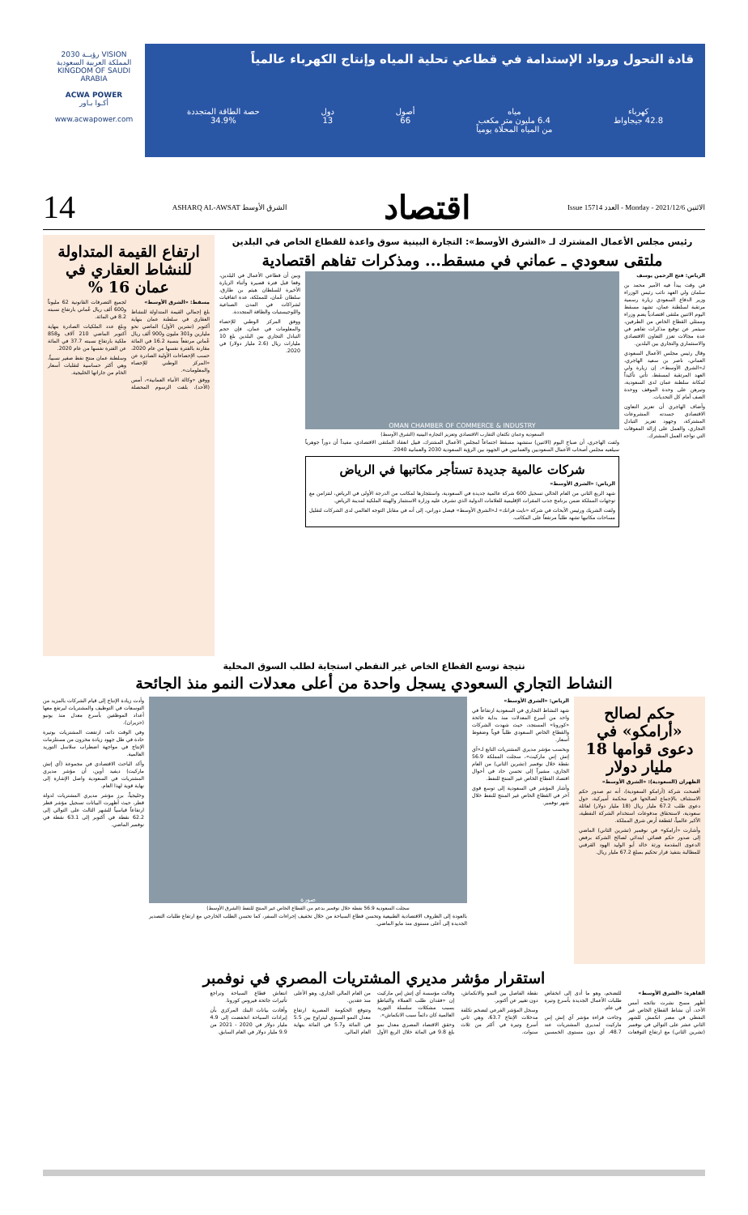قادة التحول ورواد الإستدامة في قطاعي تحلية المياه وإنتاج الكهرباء عالمياً
كهرباء
42.8 جيجاواط
مياه
6.4 مليون متر مكعب
من المياه المحلاة يومياً
أصول
66
دول
13
حصة الطاقة المتجددة
34.9%
VISION رؤيــة 2030
المملكة العربية السعودية
KINGDOM OF SAUDI ARABIA
ACWA POWER
أكـوا بـاور
www.acwapower.com
الاثنين 2021/12/6 - Monday - العدد 15714 Issue
اقتصاد
الشرق الأوسط ASHARQ AL-AWSAT
14
رئيس مجلس الأعمال المشترك لـ «الشرق الأوسط»: التجارة البينية سوق واعدة للقطاع الخاص في البلدين
ملتقى سعودي ـ عماني في مسقط... ومذكرات تفاهم اقتصادية
الرياض: فتح الرحمن يوسف
في وقت يبدأ فيه الأمير محمد بن سلمان ولي العهد نائب رئيس الوزراء وزير الدفاع السعودي زيارة رسمية مرتقبة لسلطنة عمان، تشهد مسقط اليوم الاثنين ملتقى اقتصادياً يضم وزراء وممثلي القطاع الخاص من الطرفين، سيثمر عن توقيع مذكرات تفاهم في عدة مجالات تعزز التعاون الاقتصادي والاستثماري والتجاري بين البلدين.
وقال رئيس مجلس الأعمال السعودي العماني، ناصر بن سعيد الهاجري، لـ«الشرق الأوسط»، إن زيارة ولي العهد المرتقبة لمسقط، تأتي تأكيداً لمكانة سلطنة عمان لدى السعودية، وتبرهن على وحدة الموقف ووحدة الصف أمام كل التحديات.
وأضاف الهاجري أن تعزيز التعاون الاقتصادي جسدته المشروعات المشتركة، وجهود تعزيز التبادل التجاري، والعمل على إزالة المعوقات التي تواجه العمل المشترك.
OMAN CHAMBER OF COMMERCE & INDUSTRY
السعودية وعمان تكثفان التقارب الاقتصادي وتعزيز التجارة البينية (الشرق الأوسط)
ولفت الهاجري، أن صباح اليوم (الاثنين) ستشهد مسقط اجتماعاً لمجلس الأعمال المشترك، قبيل انعقاد الملتقى الاقتصادي، مفيداً أن دوراً جوهرياً سيلعبه مجلس أصحاب الأعمال السعوديين والعمانيين في الجهود بين الرؤية السعودية 2030 والعمانية 2040.
شركات عالمية جديدة تستأجر مكاتبها في الرياض
الرياض: «الشرق الأوسط»
شهد الربع الثاني من العام الحالي تسجيل 600 شركة عالمية جديدة في السعودية، واستئجارها لمكاتب من الدرجة الأولى في الرياض، لتتزامن مع توجهات المملكة ضمن برنامج جذب المقرات الإقليمية للعلامات الدولية الذي تشرف عليه وزارة الاستثمار والهيئة الملكية لمدينة الرياض.
ولفت الشريك ورئيس الأبحاث في شركة «نايت فرانك» لـ«الشرق الأوسط» فيصل دوراني، إلى أنه في مقابل التوجه العالمي لدى الشركات لتقليل مساحات مكاتبها تشهد طلباً مرتفعاً على المكاتب.
وبين أن قطاعي الأعمال في البلدين، وقعا قبل فترة قصيرة وأثناء الزيارة الأخيرة للسلطان هيثم بن طارق، سلطان عُمان، للمملكة، عدة اتفاقيات لشراكات في المدن الصناعية واللوجيستيات والطاقة المتجددة.
ووفق المركز الوطني للإحصاء والمعلومات في عمان، فإن حجم التبادل التجاري بين البلدين بلغ 10 مليارات ريال (2.6 مليار دولار) في 2020.
ارتفاع القيمة المتداولة للنشاط العقاري في عمان 16 %
مسقط: «الشرق الأوسط»
بلغ إجمالي القيمة المتداولة للنشاط العقاري في سلطنة عمان بنهاية أكتوبر (تشرين الأول) الماضي نحو مليارين و301 مليون و900 ألف ريال عُماني مرتفعاً بنسبة 16.2 في المائة مقارنة بالفترة نفسها من عام 2020، حسب الإحصاءات الأولية الصادرة عن «المركز الوطني للإحصاء والمعلومات».
ووفق «وكالة الأنباء العمانية»، أمس (الأحد)، بلغت الرسوم المحصلة لجميع التصرفات القانونية 62 مليوناً و600 ألف ريال عُماني بارتفاع نسبته 8.2 في المائة.
وبلغ عدد الملكيات الصادرة بنهاية أكتوبر الماضي 210 آلاف و858 ملكية بارتفاع نسبته 37.7 في المائة عن الفترة نفسها من عام 2020.
وسلطنة عمان منتج نفط صغير نسبياً، وهي أكثر حساسية لتقلبات أسعار الخام من جاراتها الخليجية.
نتيجة توسع القطاع الخاص غير النفطي استجابة لطلب السوق المحلية
النشاط التجاري السعودي يسجل واحدة من أعلى معدلات النمو منذ الجائحة
حكم لصالح «أرامكو» في دعوى قوامها 18 مليار دولار
الظهران (السعودية): «الشرق الأوسط»
أفصحت شركة (أرامكو السعودية)، أنه تم صدور حكم الاستئناف بالإجماع لصالحها في محكمة أميركية، حول دعوى طلب 67.2 مليار ريال (18 مليار دولار) لعائلة سعودية، لاستحقاق مدفوعات استخدام الشركة النفطية، الأكبر عالمياً، لقطعة أرض شرق المملكة.
وأشارت «أرامكو» في نوفمبر (تشرين الثاني) الماضي إلى صدور حكم قضائي ابتدائي لصالح الشركة برفض الدعوى المقدمة ورثة خالد أبو الوليد الهود القرقني للمطالبة بتنفيذ قرار تحكيم بمبلغ 67.2 مليار ريال.
الرياض: «الشرق الأوسط»
شهد النشاط التجاري في السعودية ارتفاعاً في واحد من أسرع المعدلات منذ بداية جائحة «كورونا» المستجد، حيث شهدت الشركات والقطاع الخاص السعودي طلباً قوياً وضغوط أسعار.
وبحسب مؤشر مديري المشتريات التابع لـ«آي إتش إس ماركيت»، سجلت المملكة 56.9 نقطة خلال نوفمبر (تشرين الثاني) من العام الجاري، مشيراً إلى تحسن حاد في أحوال اقتصاد القطاع الخاص غير المنتج للنفط.
وأشار المؤشر في السعودية إلى توسع قوي آخر في القطاع الخاص غير المنتج للنفط خلال شهر نوفمبر.
صورة
سجلت السعودية 56.9 نقطة خلال نوفمبر بدعم من القطاع الخاص غير المنتج للنفط (الشرق الأوسط)
بالعودة إلى الظروف الاقتصادية الطبيعية وتحسن قطاع السياحة من خلال تخفيف إجراءات السفر، كما تحسن الطلب الخارجي مع ارتفاع طلبات التصدير الجديدة إلى أعلى مستوى منذ مايو الماضي.
وأدت زيادة الإنتاج إلى قيام الشركات بالمزيد من التوسعات في التوظيف والمشتريات ليرتفع معها أعداد الموظفين بأسرع معدل منذ يونيو (حزيران).
وفي الوقت ذاته، ارتفعت المشتريات بوتيرة حادة في ظل جهود زيادة مخزون من مستلزمات الإنتاج في مواجهة اضطراب سلاسل التوريد العالمية.
وأكد الباحث الاقتصادي في مجموعة (آي إتش ماركيت) ديفيد أوين، أن مؤشر مديري المشتريات في السعودية واصل الإشارة إلى نهاية قوية لهذا العام.
وخليجياً، برز مؤشر مديري المشتريات لدولة قطر، حيث أظهرت البيانات تسجيل مؤشر قطر ارتفاعاً قياسياً للشهر الثالث على التوالي إلى 62.2 نقطة في أكتوبر إلى 63.1 نقطة في نوفمبر الماضي.
استقرار مؤشر مديري المشتريات المصري في نوفمبر
القاهرة: «الشرق الأوسط»
أظهر مسح نشرت نتائجه أمس الأحد، أن نشاط القطاع الخاص غير النفطي في مصر انكمش للشهر الثاني عشر على التوالي في نوفمبر (تشرين الثاني) مع ارتفاع التوقعات للتضخم، وهو ما أدى إلى انخفاض طلبات الأعمال الجديدة بأسرع وتيرة في عام.
وجاءت قراءة مؤشر آي إتش إس ماركيت لمديري المشتريات عند 48.7، أي دون مستوى الخمسين نقطة الفاصل بين النمو والانكماش، دون تغيير عن أكتوبر.
وسجل المؤشر الفرعي لتضخم تكلفة مدخلات الإنتاج 63.7، وهي ثاني أسرع وتيرة في أكثر من ثلاث سنوات.
وقالت مؤسسة آي إتش إس ماركيت إن «فقدان طلب العملاء والتباطؤ بسبب مشكلات سلسلة التوريد العالمية كان دائماً سبب الانكماش».
وحقق الاقتصاد المصري معدل نمو بلغ 9.8 في المائة خلال الربع الأول من العام المالي الجاري، وهو الأعلى منذ عقدين.
وتتوقع الحكومة المصرية ارتفاع معدل النمو السنوي ليتراوح بين 5.5 في المائة و5.7 في المائة بنهاية العام المالي.
انتعاش قطاع السياحة وتراجع تأثيرات جائحة فيروس كورونا.
وأفادت بيانات البنك المركزي بأن إيرادات السياحة انخفضت إلى 4.9 مليار دولار في 2020 - 2021 من 9.9 مليار دولار في العام السابق.